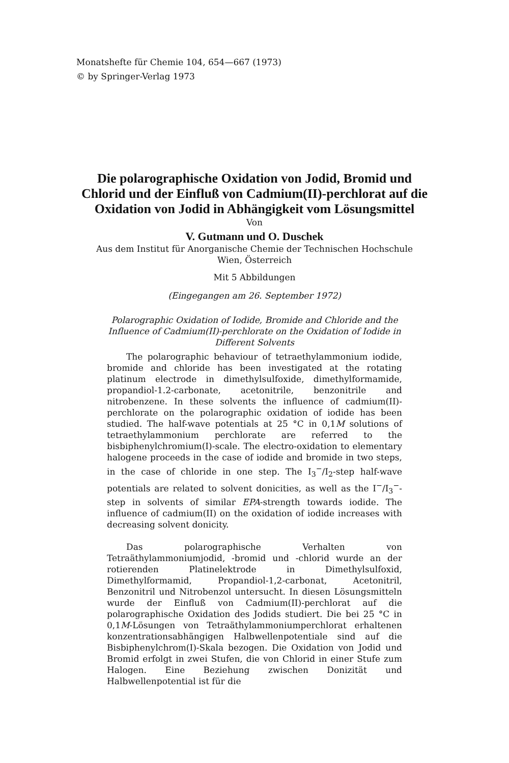Monatshefte für Chemie 104, 654—667 (1973)
© by Springer-Verlag 1973
Die polarographische Oxidation von Jodid, Bromid und Chlorid und der Einfluß von Cadmium(II)-perchlorat auf die Oxidation von Jodid in Abhängigkeit vom Lösungsmittel
Von
V. Gutmann und O. Duschek
Aus dem Institut für Anorganische Chemie der Technischen Hochschule
Wien, Österreich
Mit 5 Abbildungen
(Eingegangen am 26. September 1972)
Polarographic Oxidation of Iodide, Bromide and Chloride and the Influence of Cadmium(II)-perchlorate on the Oxidation of Iodide in Different Solvents
The polarographic behaviour of tetraethylammonium iodide, bromide and chloride has been investigated at the rotating platinum electrode in dimethylsulfoxide, dimethylformamide, propandiol-1.2-carbonate, acetonitrile, benzonitrile and nitrobenzene. In these solvents the influence of cadmium(II)-perchlorate on the polarographic oxidation of iodide has been studied. The half-wave potentials at 25 °C in 0,1M solutions of tetraethylammonium perchlorate are referred to the bisbiphenylchromium(I)-scale. The electro-oxidation to elementary halogene proceeds in the case of iodide and bromide in two steps, in the case of chloride in one step. The I<sub>3</sub><sup>−</sup>/I<sub>2</sub>-step half-wave potentials are related to solvent donicities, as well as the I<sup>−</sup>/I<sub>3</sub><sup>−</sup>-step in solvents of similar EPA-strength towards iodide. The influence of cadmium(II) on the oxidation of iodide increases with decreasing solvent donicity.
Das polarographische Verhalten von Tetraäthylammoniumjodid, -bromid und -chlorid wurde an der rotierenden Platinelektrode in Dimethylsulfoxid, Dimethylformamid, Propandiol-1,2-carbonat, Acetonitril, Benzonitril und Nitrobenzol untersucht. In diesen Lösungsmitteln wurde der Einfluß von Cadmium(II)-perchlorat auf die polarographische Oxidation des Jodids studiert. Die bei 25 °C in 0,1M-Lösungen von Tetraäthylammoniumperchlorat erhaltenen konzentrationsabhängigen Halbwellenpotentiale sind auf die Bisbiphenylchrom(I)-Skala bezogen. Die Oxidation von Jodid und Bromid erfolgt in zwei Stufen, die von Chlorid in einer Stufe zum Halogen. Eine Beziehung zwischen Donizität und Halbwellenpotential ist für die